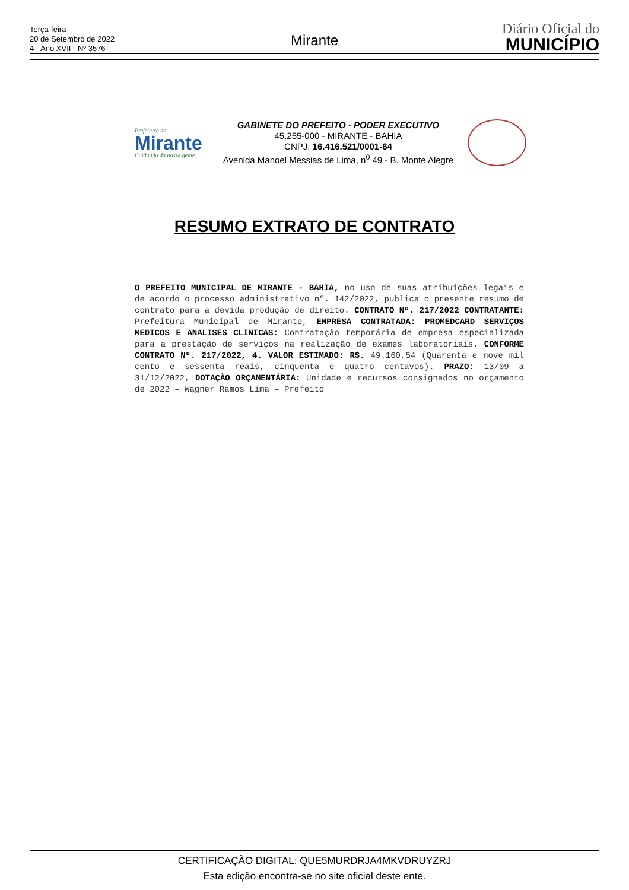Terça-feira
20 de Setembro de 2022
4 - Ano XVII - Nº 3576
Mirante
Diário Oficial do
MUNICÍPIO
Prefeitura de
Mirante
Cuidando da nossa gente!
GABINETE DO PREFEITO - PODER EXECUTIVO
45.255-000 - MIRANTE - BAHIA
CNPJ: 16.416.521/0001-64
Avenida Manoel Messias de Lima, n<sup>0</sup> 49 - B. Monte Alegre
RESUMO EXTRATO DE CONTRATO
O PREFEITO MUNICIPAL DE MIRANTE - BAHIA, no uso de suas atribuições legais e de acordo o processo administrativo nº. 142/2022, publica o presente resumo de contrato para a devida produção de direito. CONTRATO Nº. 217/2022 CONTRATANTE: Prefeitura Municipal de Mirante, EMPRESA CONTRATADA: PROMEDCARD SERVIÇOS MEDICOS E ANALISES CLINICAS: Contratação temporária de empresa especializada para a prestação de serviços na realização de exames laboratoriais. CONFORME CONTRATO Nº. 217/2022, 4. VALOR ESTIMADO: R$. 49.160,54 (Quarenta e nove mil cento e sessenta reais, cinquenta e quatro centavos). PRAZO: 13/09 a 31/12/2022, DOTAÇÃO ORÇAMENTÁRIA: Unidade e recursos consignados no orçamento de 2022 – Wagner Ramos Lima – Prefeito
CERTIFICAÇÃO DIGITAL: QUE5MURDRJA4MKVDRUYZRJ
Esta edição encontra-se no site oficial deste ente.